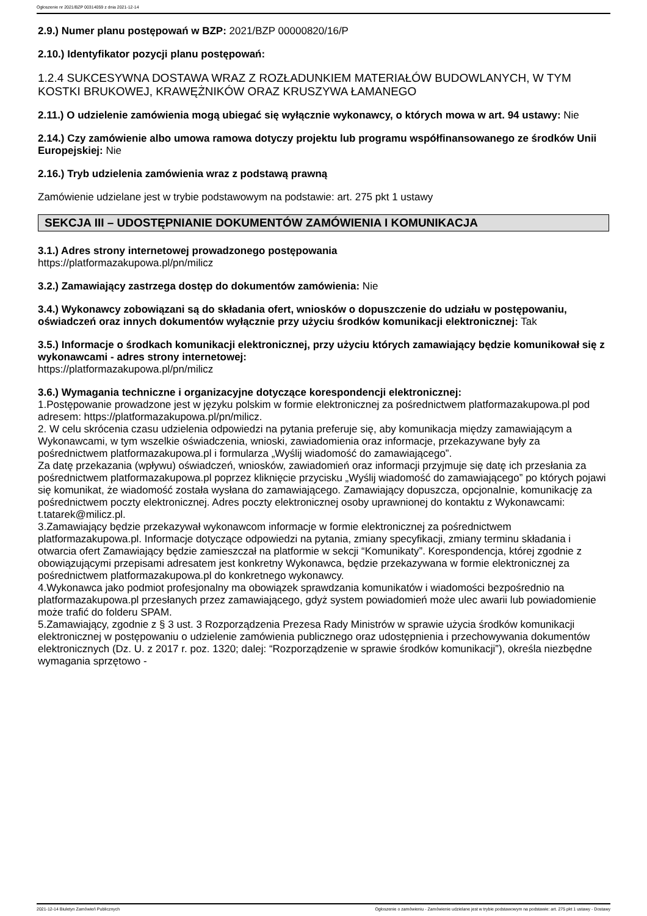Ogłoszenie nr 2021/BZP 00314059 z dnia 2021-12-14
2.9.) Numer planu postępowań w BZP: 2021/BZP 00000820/16/P
2.10.) Identyfikator pozycji planu postępowań:
1.2.4 SUKCESYWNA DOSTAWA WRAZ Z ROZŁADUNKIEM MATERIAŁÓW BUDOWLANYCH, W TYM KOSTKI BRUKOWEJ, KRAWĘŻNIKÓW ORAZ KRUSZYWA ŁAMANEGO
2.11.) O udzielenie zamówienia mogą ubiegać się wyłącznie wykonawcy, o których mowa w art. 94 ustawy: Nie
2.14.) Czy zamówienie albo umowa ramowa dotyczy projektu lub programu współfinansowanego ze środków Unii Europejskiej: Nie
2.16.) Tryb udzielenia zamówienia wraz z podstawą prawną
Zamówienie udzielane jest w trybie podstawowym na podstawie: art. 275 pkt 1 ustawy
SEKCJA III – UDOSTĘPNIANIE DOKUMENTÓW ZAMÓWIENIA I KOMUNIKACJA
3.1.) Adres strony internetowej prowadzonego postępowania
https://platformazakupowa.pl/pn/milicz
3.2.) Zamawiający zastrzega dostęp do dokumentów zamówienia: Nie
3.4.) Wykonawcy zobowiązani są do składania ofert, wniosków o dopuszczenie do udziału w postępowaniu, oświadczeń oraz innych dokumentów wyłącznie przy użyciu środków komunikacji elektronicznej: Tak
3.5.) Informacje o środkach komunikacji elektronicznej, przy użyciu których zamawiający będzie komunikował się z wykonawcami - adres strony internetowej:
https://platformazakupowa.pl/pn/milicz
3.6.) Wymagania techniczne i organizacyjne dotyczące korespondencji elektronicznej:
1.Postępowanie prowadzone jest w języku polskim w formie elektronicznej za pośrednictwem platformazakupowa.pl pod adresem: https://platformazakupowa.pl/pn/milicz.
2. W celu skrócenia czasu udzielenia odpowiedzi na pytania preferuje się, aby komunikacja między zamawiającym a Wykonawcami, w tym wszelkie oświadczenia, wnioski, zawiadomienia oraz informacje, przekazywane były za pośrednictwem platformazakupowa.pl i formularza „Wyślij wiadomość do zamawiającego”.
Za datę przekazania (wpływu) oświadczeń, wniosków, zawiadomień oraz informacji przyjmuje się datę ich przesłania za pośrednictwem platformazakupowa.pl poprzez kliknięcie przycisku „Wyślij wiadomość do zamawiającego” po których pojawi się komunikat, że wiadomość została wysłana do zamawiającego. Zamawiający dopuszcza, opcjonalnie, komunikację za pośrednictwem poczty elektronicznej. Adres poczty elektronicznej osoby uprawnionej do kontaktu z Wykonawcami: t.tatarek@milicz.pl.
3.Zamawiający będzie przekazywał wykonawcom informacje w formie elektronicznej za pośrednictwem platformazakupowa.pl. Informacje dotyczące odpowiedzi na pytania, zmiany specyfikacji, zmiany terminu składania i otwarcia ofert Zamawiający będzie zamieszczał na platformie w sekcji “Komunikaty”. Korespondencja, której zgodnie z obowiązującymi przepisami adresatem jest konkretny Wykonawca, będzie przekazywana w formie elektronicznej za pośrednictwem platformazakupowa.pl do konkretnego wykonawcy.
4.Wykonawca jako podmiot profesjonalny ma obowiązek sprawdzania komunikatów i wiadomości bezpośrednio na platformazakupowa.pl przesłanych przez zamawiającego, gdyż system powiadomień może ulec awarii lub powiadomienie może trafić do folderu SPAM.
5.Zamawiający, zgodnie z § 3 ust. 3 Rozporządzenia Prezesa Rady Ministrów w sprawie użycia środków komunikacji elektronicznej w postępowaniu o udzielenie zamówienia publicznego oraz udostępnienia i przechowywania dokumentów elektronicznych (Dz. U. z 2017 r. poz. 1320; dalej: “Rozporządzenie w sprawie środków komunikacji”), określa niezbędne wymagania sprzętowo -
2021-12-14 Biuletyn Zamówień Publicznych Ogłoszenie o zamówieniu - Zamówienie udzielane jest w trybie podstawowym na podstawie: art. 275 pkt 1 ustawy - Dostawy